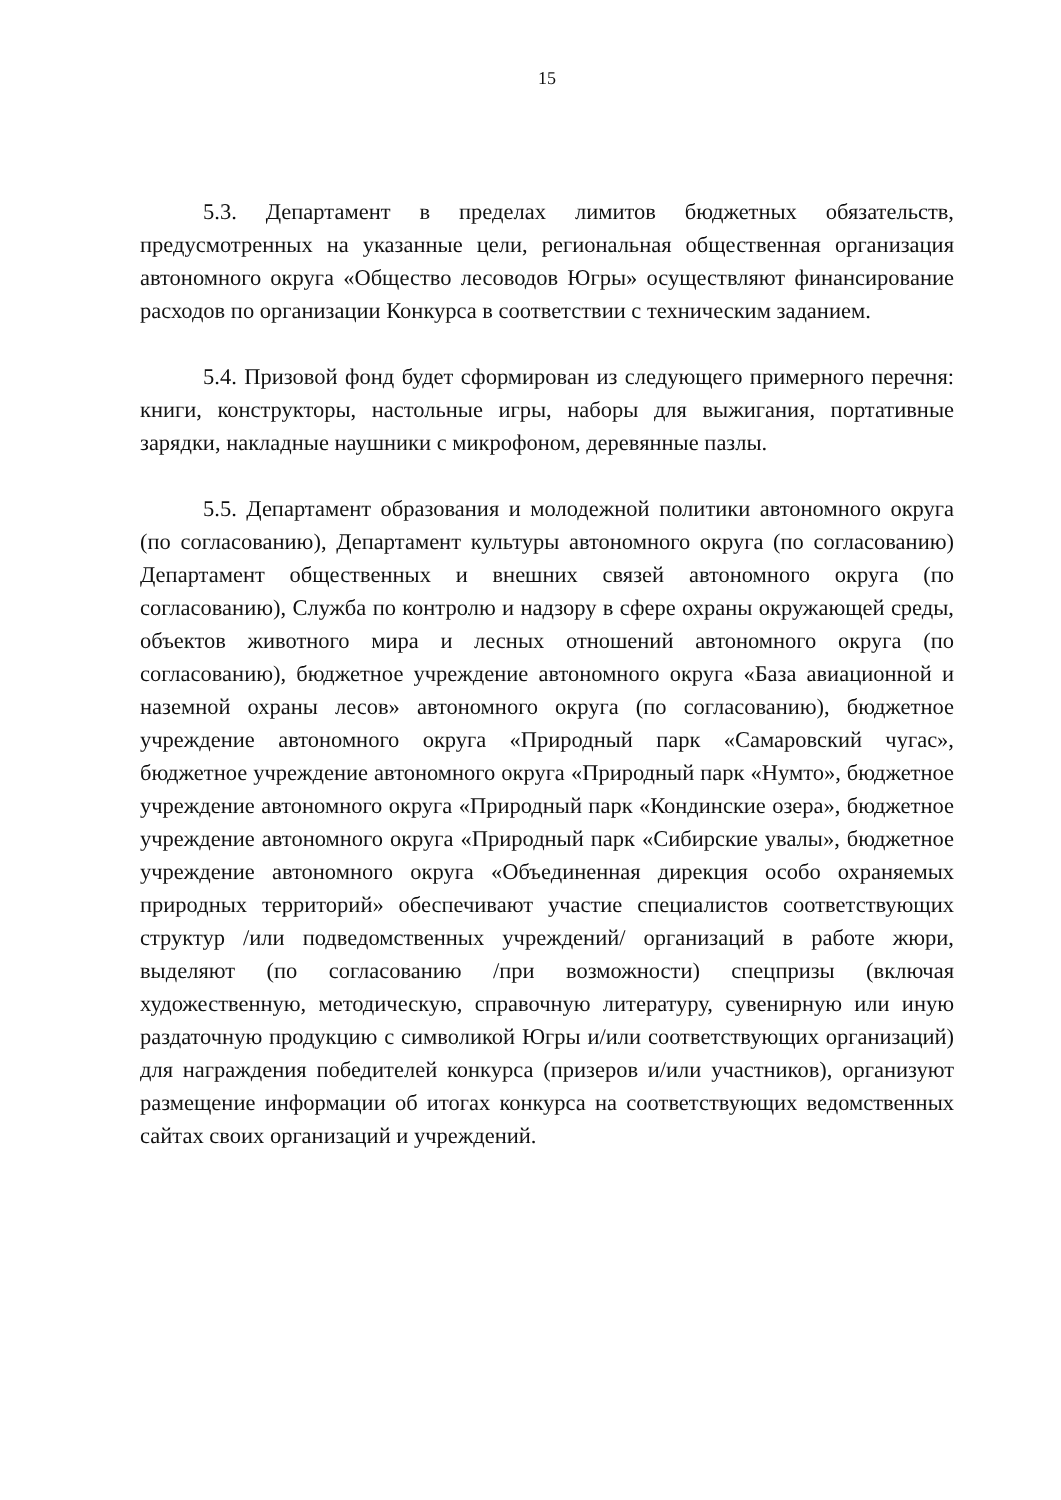15
5.3. Департамент в пределах лимитов бюджетных обязательств, предусмотренных на указанные цели, региональная общественная организация автономного округа «Общество лесоводов Югры» осуществляют финансирование расходов по организации Конкурса в соответствии с техническим заданием.
5.4. Призовой фонд будет сформирован из следующего примерного перечня: книги, конструкторы, настольные игры, наборы для выжигания, портативные зарядки, накладные наушники с микрофоном, деревянные пазлы.
5.5. Департамент образования и молодежной политики автономного округа (по согласованию), Департамент культуры автономного округа (по согласованию) Департамент общественных и внешних связей автономного округа (по согласованию), Служба по контролю и надзору в сфере охраны окружающей среды, объектов животного мира и лесных отношений автономного округа (по согласованию), бюджетное учреждение автономного округа «База авиационной и наземной охраны лесов» автономного округа (по согласованию), бюджетное учреждение автономного округа «Природный парк «Самаровский чугас», бюджетное учреждение автономного округа «Природный парк «Нумто», бюджетное учреждение автономного округа «Природный парк «Кондинские озера», бюджетное учреждение автономного округа «Природный парк «Сибирские увалы», бюджетное учреждение автономного округа «Объединенная дирекция особо охраняемых природных территорий» обеспечивают участие специалистов соответствующих структур /или подведомственных учреждений/ организаций в работе жюри, выделяют (по согласованию /при возможности) спецпризы (включая художественную, методическую, справочную литературу, сувенирную или иную раздаточную продукцию с символикой Югры и/или соответствующих организаций) для награждения победителей конкурса (призеров и/или участников), организуют размещение информации об итогах конкурса на соответствующих ведомственных сайтах своих организаций и учреждений.